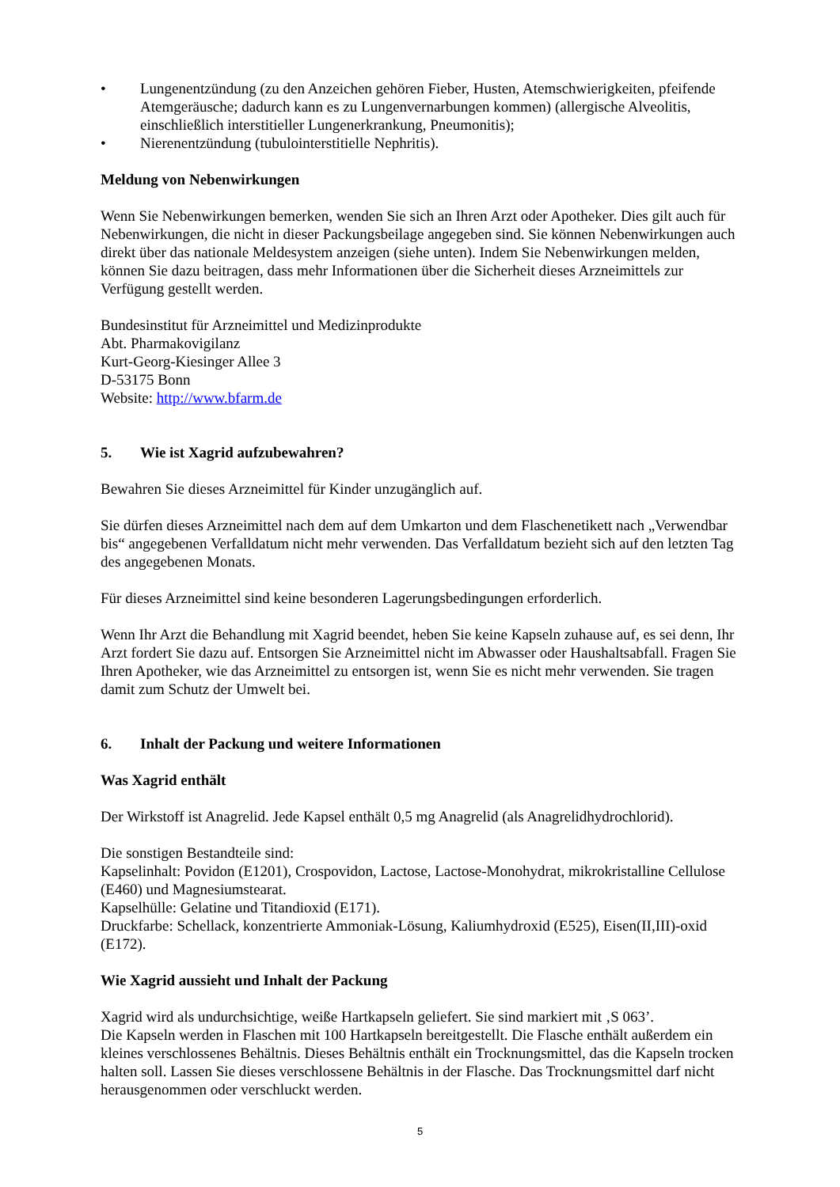• Lungenentzündung (zu den Anzeichen gehören Fieber, Husten, Atemschwierigkeiten, pfeifende Atemgeräusche; dadurch kann es zu Lungenvernarbungen kommen) (allergische Alveolitis, einschließlich interstitieller Lungenerkrankung, Pneumonitis);
• Nierenentzündung (tubulointerstitielle Nephritis).
Meldung von Nebenwirkungen
Wenn Sie Nebenwirkungen bemerken, wenden Sie sich an Ihren Arzt oder Apotheker. Dies gilt auch für Nebenwirkungen, die nicht in dieser Packungsbeilage angegeben sind. Sie können Nebenwirkungen auch direkt über das nationale Meldesystem anzeigen (siehe unten). Indem Sie Nebenwirkungen melden, können Sie dazu beitragen, dass mehr Informationen über die Sicherheit dieses Arzneimittels zur Verfügung gestellt werden.
Bundesinstitut für Arzneimittel und Medizinprodukte
Abt. Pharmakovigilanz
Kurt-Georg-Kiesinger Allee 3
D-53175 Bonn
Website: http://www.bfarm.de
5. Wie ist Xagrid aufzubewahren?
Bewahren Sie dieses Arzneimittel für Kinder unzugänglich auf.
Sie dürfen dieses Arzneimittel nach dem auf dem Umkarton und dem Flaschenetikett nach „Verwendbar bis“ angegebenen Verfalldatum nicht mehr verwenden. Das Verfalldatum bezieht sich auf den letzten Tag des angegebenen Monats.
Für dieses Arzneimittel sind keine besonderen Lagerungsbedingungen erforderlich.
Wenn Ihr Arzt die Behandlung mit Xagrid beendet, heben Sie keine Kapseln zuhause auf, es sei denn, Ihr Arzt fordert Sie dazu auf. Entsorgen Sie Arzneimittel nicht im Abwasser oder Haushaltsabfall. Fragen Sie Ihren Apotheker, wie das Arzneimittel zu entsorgen ist, wenn Sie es nicht mehr verwenden. Sie tragen damit zum Schutz der Umwelt bei.
6. Inhalt der Packung und weitere Informationen
Was Xagrid enthält
Der Wirkstoff ist Anagrelid. Jede Kapsel enthält 0,5 mg Anagrelid (als Anagrelidhydrochlorid).
Die sonstigen Bestandteile sind:
Kapselinhalt: Povidon (E1201), Crospovidon, Lactose, Lactose-Monohydrat, mikrokristalline Cellulose (E460) und Magnesiumstearat.
Kapselhülle: Gelatine und Titandioxid (E171).
Druckfarbe: Schellack, konzentrierte Ammoniak-Lösung, Kaliumhydroxid (E525), Eisen(II,III)-oxid (E172).
Wie Xagrid aussieht und Inhalt der Packung
Xagrid wird als undurchsichtige, weiße Hartkapseln geliefert. Sie sind markiert mit ‚S 063’.
Die Kapseln werden in Flaschen mit 100 Hartkapseln bereitgestellt. Die Flasche enthält außerdem ein kleines verschlossenes Behältnis. Dieses Behältnis enthält ein Trocknungsmittel, das die Kapseln trocken halten soll. Lassen Sie dieses verschlossene Behältnis in der Flasche. Das Trocknungsmittel darf nicht herausgenommen oder verschluckt werden.
5